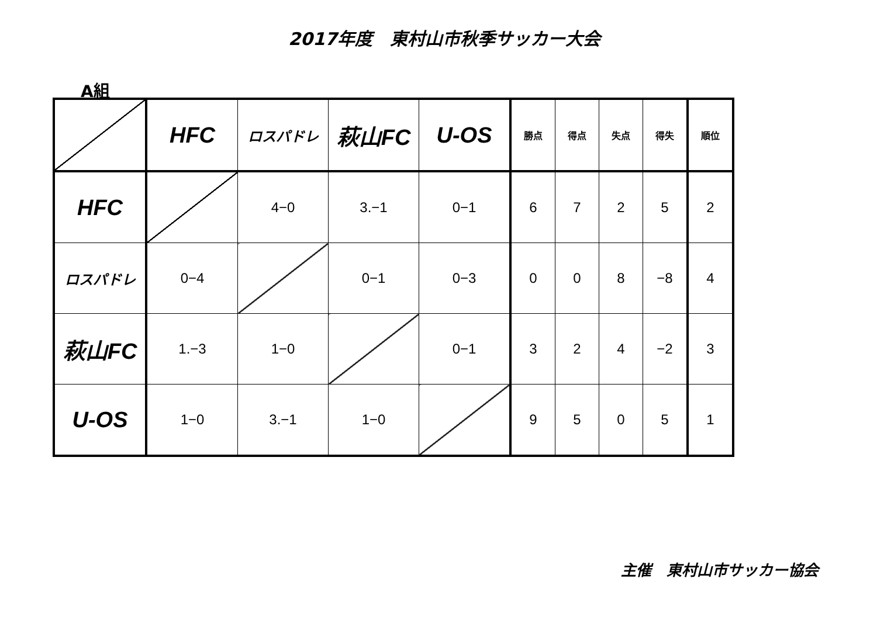2017年度　東村山市秋季サッカー大会
A組
| | HFC | ロスパドレ | 萩山FC | U-OS | 勝点 | 得点 | 失点 | 得失 | 順位 |
| --- | --- | --- | --- | --- | --- | --- | --- | --- | --- |
| HFC | | 4−0 | 3.−1 | 0−1 | 6 | 7 | 2 | 5 | 2 |
| ロスパドレ | 0−4 | | 0−1 | 0−3 | 0 | 0 | 8 | −8 | 4 |
| 萩山FC | 1.−3 | 1−0 | | 0−1 | 3 | 2 | 4 | −2 | 3 |
| U-OS | 1−0 | 3.−1 | 1−0 | | 9 | 5 | 0 | 5 | 1 |
主催　東村山市サッカー協会